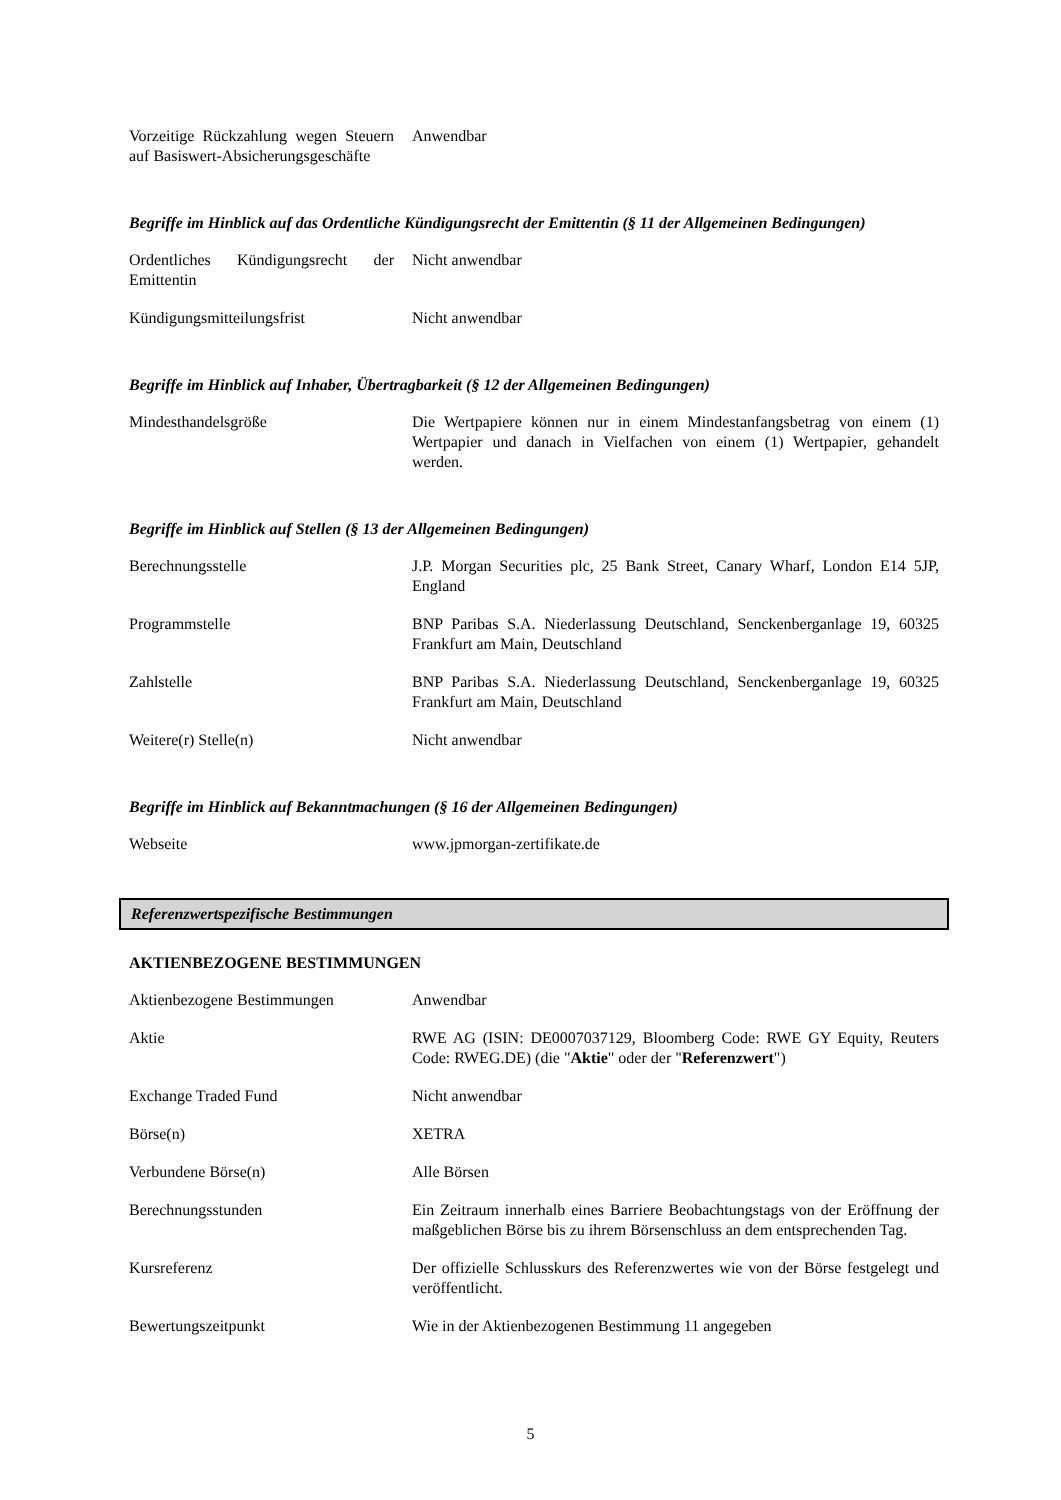| Vorzeitige Rückzahlung wegen Steuern auf Basiswert-Absicherungsgeschäfte | Anwendbar |
Begriffe im Hinblick auf das Ordentliche Kündigungsrecht der Emittentin (§ 11 der Allgemeinen Bedingungen)
| Ordentliches Kündigungsrecht der Emittentin | Nicht anwendbar |
| Kündigungsmitteilungsfrist | Nicht anwendbar |
Begriffe im Hinblick auf Inhaber, Übertragbarkeit (§ 12 der Allgemeinen Bedingungen)
| Mindesthandelsgröße | Die Wertpapiere können nur in einem Mindestanfangsbetrag von einem (1) Wertpapier und danach in Vielfachen von einem (1) Wertpapier, gehandelt werden. |
Begriffe im Hinblick auf Stellen (§ 13 der Allgemeinen Bedingungen)
| Berechnungsstelle | J.P. Morgan Securities plc, 25 Bank Street, Canary Wharf, London E14 5JP, England |
| Programmstelle | BNP Paribas S.A. Niederlassung Deutschland, Senckenberganlage 19, 60325 Frankfurt am Main, Deutschland |
| Zahlstelle | BNP Paribas S.A. Niederlassung Deutschland, Senckenberganlage 19, 60325 Frankfurt am Main, Deutschland |
| Weitere(r) Stelle(n) | Nicht anwendbar |
Begriffe im Hinblick auf Bekanntmachungen (§ 16 der Allgemeinen Bedingungen)
| Webseite | www.jpmorgan-zertifikate.de |
Referenzwertspezifische Bestimmungen
AKTIENBEZOGENE BESTIMMUNGEN
| Aktienbezogene Bestimmungen | Anwendbar |
| Aktie | RWE AG (ISIN: DE0007037129, Bloomberg Code: RWE GY Equity, Reuters Code: RWEG.DE) (die " Aktie " oder der " Referenzwert ") |
| Exchange Traded Fund | Nicht anwendbar |
| Börse(n) | XETRA |
| Verbundene Börse(n) | Alle Börsen |
| Berechnungsstunden | Ein Zeitraum innerhalb eines Barriere Beobachtungstags von der Eröffnung der maßgeblichen Börse bis zu ihrem Börsenschluss an dem entsprechenden Tag. |
| Kursreferenz | Der offizielle Schlusskurs des Referenzwertes wie von der Börse festgelegt und veröffentlicht. |
| Bewertungszeitpunkt | Wie in der Aktienbezogenen Bestimmung 11 angegeben |
5